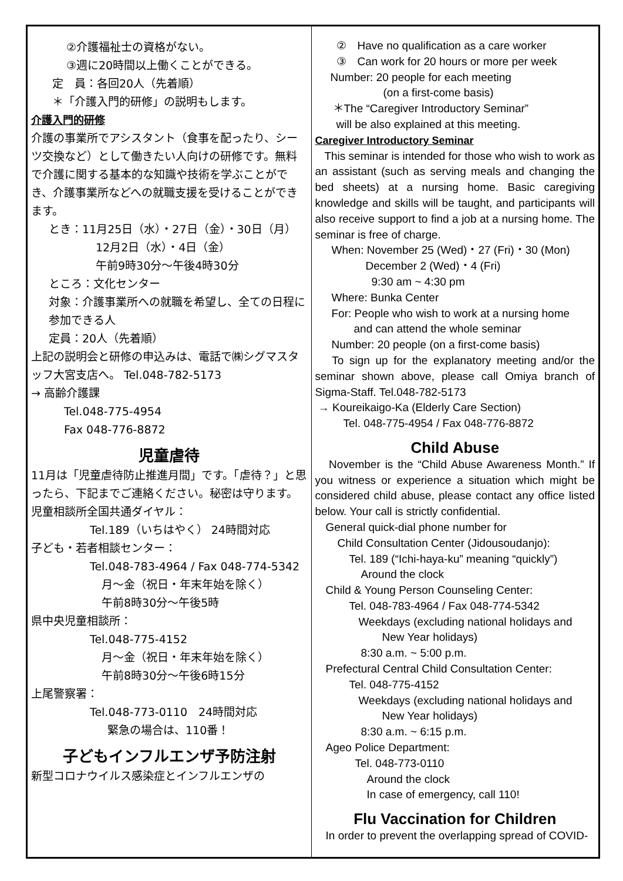②介護福祉士の資格がない。
③週に20時間以上働くことができる。
定　員：各回20人（先着順）
＊「介護入門的研修」の説明もします。
介護入門的研修
介護の事業所でアシスタント（食事を配ったり、シーツ交換など）として働きたい人向けの研修です。無料で介護に関する基本的な知識や技術を学ぶことができ、介護事業所などへの就職支援を受けることができます。
とき：11月25日（水）・27日（金）・30日（月）
12月2日（水）・4日（金）
午前9時30分～午後4時30分
ところ：文化センター
対象：介護事業所への就職を希望し、全ての日程に参加できる人
定員：20人（先着順）
上記の説明会と研修の申込みは、電話で㈱シグマスタッフ大宮支店へ。 Tel.048-782-5173
→ 高齢介護課
Tel.048-775-4954
Fax 048-776-8872
児童虐待
11月は「児童虐待防止推進月間」です。「虐待？」と思ったら、下記までご連絡ください。秘密は守ります。
児童相談所全国共通ダイヤル：
Tel.189（いちはやく） 24時間対応
子ども・若者相談センター：
Tel.048-783-4964 / Fax 048-774-5342
月～金（祝日・年末年始を除く）
午前8時30分～午後5時
県中央児童相談所：
Tel.048-775-4152
月～金（祝日・年末年始を除く）
午前8時30分～午後6時15分
上尾警察署：
Tel.048-773-0110　24時間対応
緊急の場合は、110番！
子どもインフルエンザ予防注射
新型コロナウイルス感染症とインフルエンザの
②　Have no qualification as a care worker
③　Can work for 20 hours or more per week
Number: 20 people for each meeting
(on a first-come basis)
＊The “Caregiver Introductory Seminar”
will be also explained at this meeting.
Caregiver Introductory Seminar
This seminar is intended for those who wish to work as an assistant (such as serving meals and changing the bed sheets) at a nursing home. Basic caregiving knowledge and skills will be taught, and participants will also receive support to find a job at a nursing home. The seminar is free of charge.
When: November 25 (Wed)・27 (Fri)・30 (Mon)
December 2 (Wed)・4 (Fri)
9:30 am ~ 4:30 pm
Where: Bunka Center
For: People who wish to work at a nursing home
and can attend the whole seminar
Number: 20 people (on a first-come basis)
To sign up for the explanatory meeting and/or the seminar shown above, please call Omiya branch of Sigma-Staff. Tel.048-782-5173
→ Koureikaigo-Ka (Elderly Care Section)
Tel. 048-775-4954 / Fax 048-776-8872
Child Abuse
November is the “Child Abuse Awareness Month.” If you witness or experience a situation which might be considered child abuse, please contact any office listed below. Your call is strictly confidential.
General quick-dial phone number for
Child Consultation Center (Jidousoudanjo):
Tel. 189 (“Ichi-haya-ku” meaning “quickly”)
Around the clock
Child & Young Person Counseling Center:
Tel. 048-783-4964 / Fax 048-774-5342
Weekdays (excluding national holidays and
New Year holidays)
8:30 a.m. ~ 5:00 p.m.
Prefectural Central Child Consultation Center:
Tel. 048-775-4152
Weekdays (excluding national holidays and
New Year holidays)
8:30 a.m. ~ 6:15 p.m.
Ageo Police Department:
Tel. 048-773-0110
Around the clock
In case of emergency, call 110!
Flu Vaccination for Children
In order to prevent the overlapping spread of COVID-